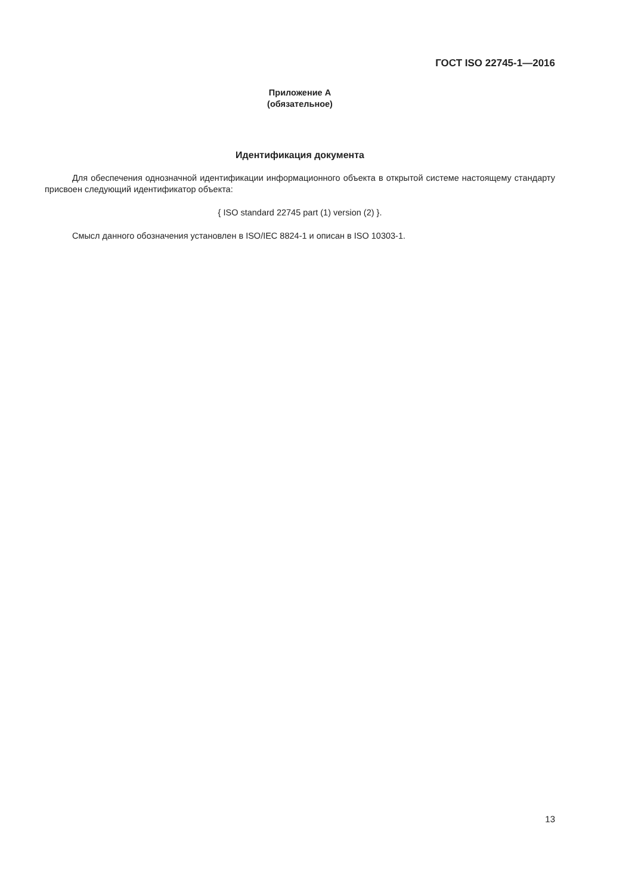ГОСТ ISO 22745-1—2016
Приложение А
(обязательное)
Идентификация документа
Для обеспечения однозначной идентификации информационного объекта в открытой системе настоящему стандарту присвоен следующий идентификатор объекта:
{ ISO standard 22745 part (1) version (2) }.
Смысл данного обозначения установлен в ISO/IEC 8824-1 и описан в ISO 10303-1.
13